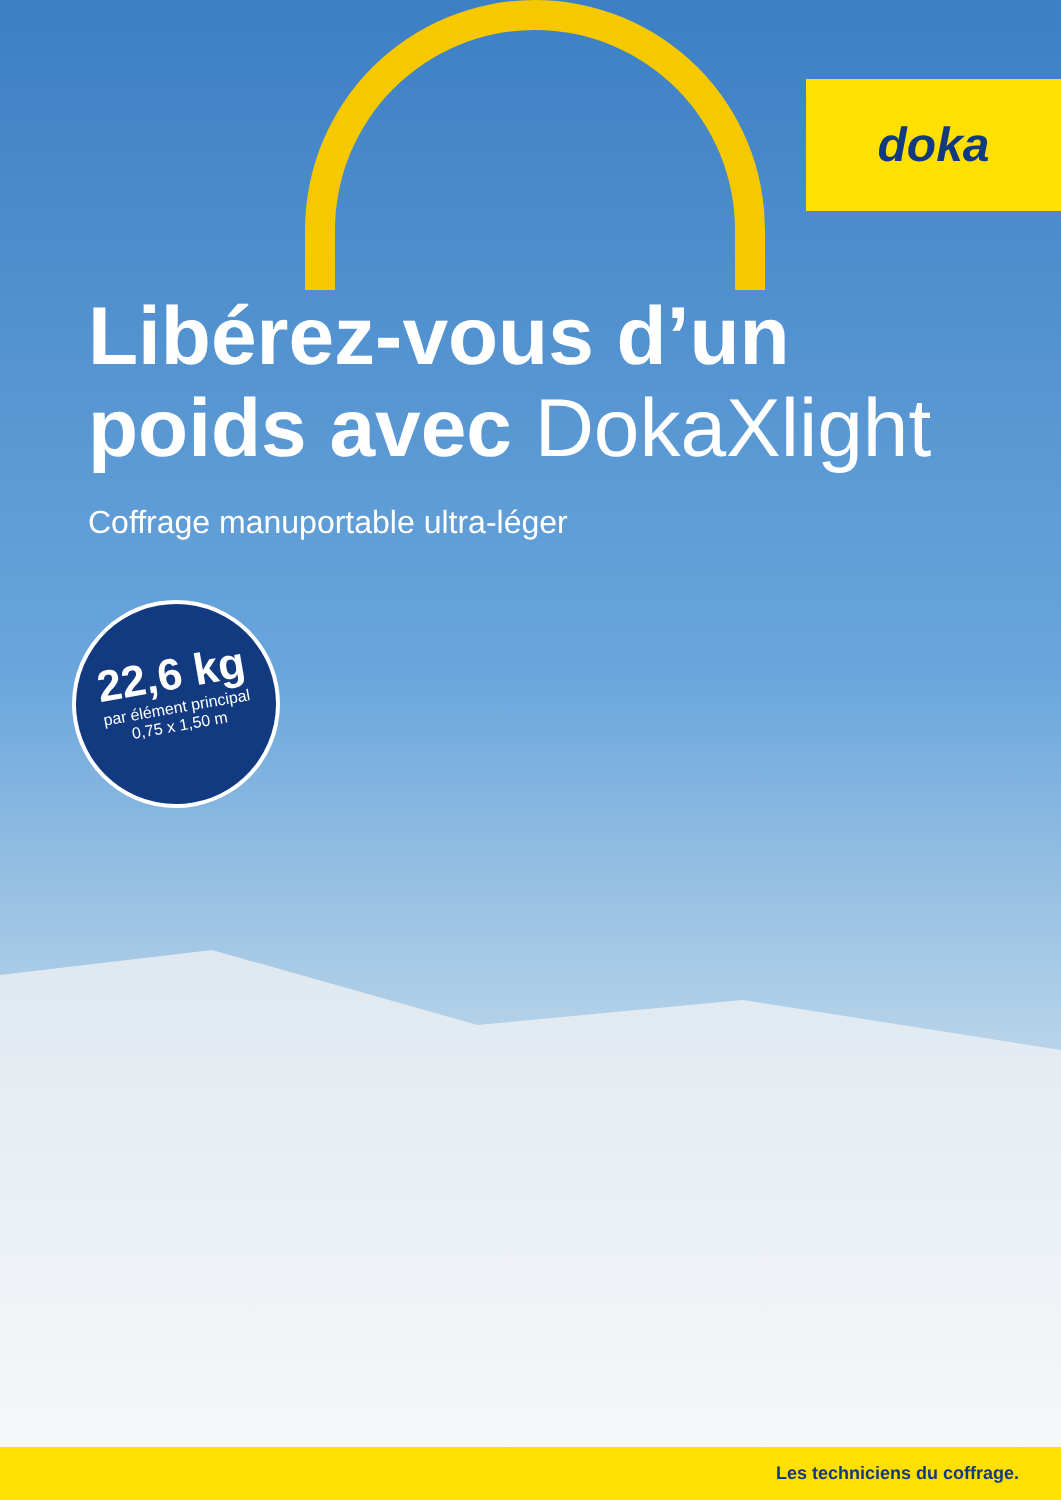doka
Libérez-vous d’un
poids avec DokaXlight
Coffrage manuportable ultra-léger
22,6 kg
par élément principal
0,75 x 1,50 m
Les techniciens du coffrage.